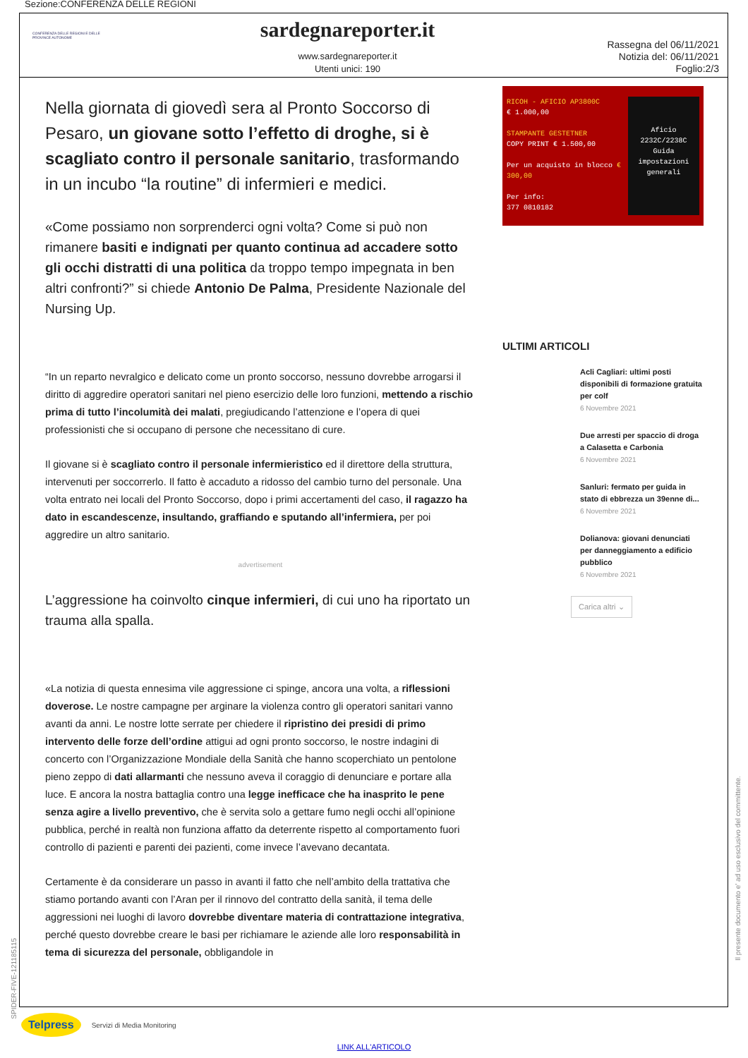Sezione:CONFERENZA DELLE REGIONI
CONFERENZA DELLE REGIONI E DELLE PROVINCE AUTONOME
sardegnareporter.it
www.sardegnareporter.it
Utenti unici: 190
Rassegna del 06/11/2021
Notizia del: 06/11/2021
Foglio:2/3
Nella giornata di giovedì sera al Pronto Soccorso di Pesaro, un giovane sotto l’effetto di droghe, si è scagliato contro il personale sanitario, trasformando in un incubo “la routine” di infermieri e medici.
«Come possiamo non sorprenderci ogni volta? Come si può non rimanere basiti e indignati per quanto continua ad accadere sotto gli occhi distratti di una politica da troppo tempo impegnata in ben altri confronti?” si chiede Antonio De Palma, Presidente Nazionale del Nursing Up.
“In un reparto nevralgico e delicato come un pronto soccorso, nessuno dovrebbe arrogarsi il diritto di aggredire operatori sanitari nel pieno esercizio delle loro funzioni, mettendo a rischio prima di tutto l’incolumità dei malati, pregiudicando l’attenzione e l’opera di quei professionisti che si occupano di persone che necessitano di cure.
Il giovane si è scagliato contro il personale infermieristico ed il direttore della struttura, intervenuti per soccorrerlo. Il fatto è accaduto a ridosso del cambio turno del personale. Una volta entrato nei locali del Pronto Soccorso, dopo i primi accertamenti del caso, il ragazzo ha dato in escandescenze, insultando, graffiando e sputando all’infermiera, per poi aggredire un altro sanitario.
advertisement
L’aggressione ha coinvolto cinque infermieri, di cui uno ha riportato un trauma alla spalla.
«La notizia di questa ennesima vile aggressione ci spinge, ancora una volta, a riflessioni doverose. Le nostre campagne per arginare la violenza contro gli operatori sanitari vanno avanti da anni. Le nostre lotte serrate per chiedere il ripristino dei presidi di primo intervento delle forze dell’ordine attigui ad ogni pronto soccorso, le nostre indagini di concerto con l’Organizzazione Mondiale della Sanità che hanno scoperchiato un pentolone pieno zeppo di dati allarmanti che nessuno aveva il coraggio di denunciare e portare alla luce. E ancora la nostra battaglia contro una legge inefficace che ha inasprito le pene senza agire a livello preventivo, che è servita solo a gettare fumo negli occhi all’opinione pubblica, perché in realtà non funziona affatto da deterrente rispetto al comportamento fuori controllo di pazienti e parenti dei pazienti, come invece l’avevano decantata.
Certamente è da considerare un passo in avanti il fatto che nell’ambito della trattativa che stiamo portando avanti con l’Aran per il rinnovo del contratto della sanità, il tema delle aggressioni nei luoghi di lavoro dovrebbe diventare materia di contrattazione integrativa, perché questo dovrebbe creare le basi per richiamare le aziende alle loro responsabilità in tema di sicurezza del personale, obbligandole in
RICOH - AFICIO AP3800C
€ 1.000,00
STAMPANTE GESTETNER
COPY PRINT € 1.500,00
Per un acquisto in blocco € 300,00
Per info:
377 0810182
Aficio
2232C/2238C
Guida impostazioni generali
ULTIMI ARTICOLI
Acli Cagliari: ultimi posti disponibili di formazione gratuita per colf
6 Novembre 2021
Due arresti per spaccio di droga a Calasetta e Carbonia
6 Novembre 2021
Sanluri: fermato per guida in stato di ebbrezza un 39enne di...
6 Novembre 2021
Dolianova: giovani denunciati per danneggiamento a edificio pubblico
6 Novembre 2021
Carica altri ⌄
SPIDER-FIVE-121185115
Il presente documento e' ad uso esclusivo del committente.
Telpress Servizi di Media Monitoring
LINK ALL'ARTICOLO